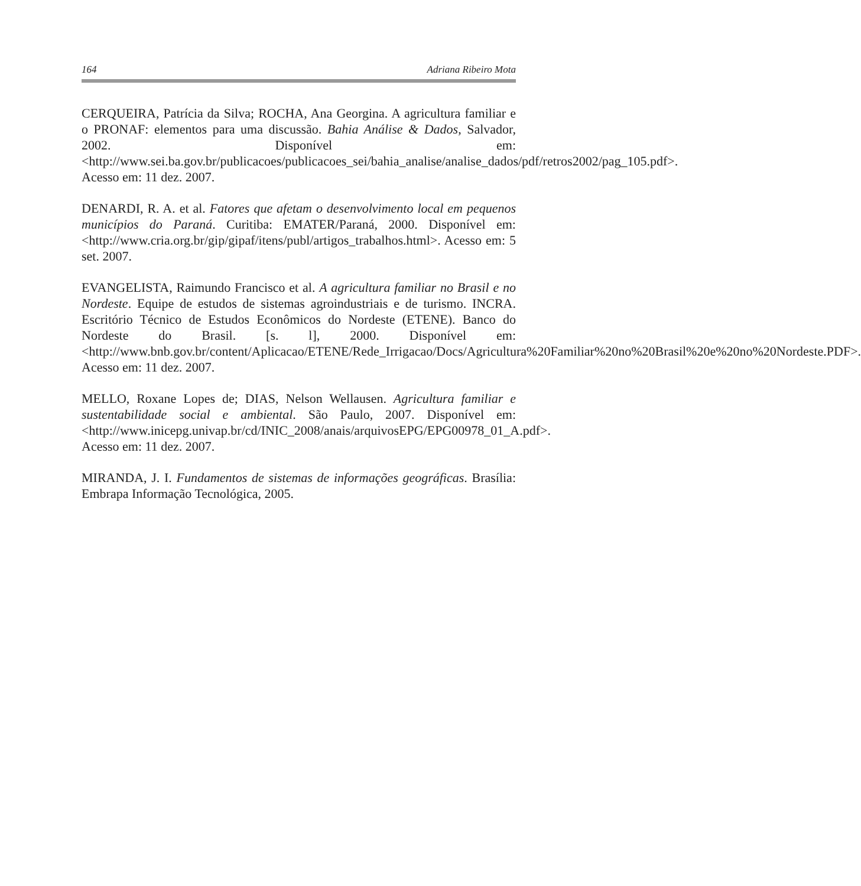164 Adriana Ribeiro Mota
CERQUEIRA, Patrícia da Silva; ROCHA, Ana Georgina. A agricultura familiar e o PRONAF: elementos para uma discussão. Bahia Análise & Dados, Salvador, 2002. Disponível em: <http://www.sei.ba.gov.br/publicacoes/publicacoes_sei/bahia_analise/analise_dados/pdf/retros2002/pag_105.pdf>. Acesso em: 11 dez. 2007.
DENARDI, R. A. et al. Fatores que afetam o desenvolvimento local em pequenos municípios do Paraná. Curitiba: EMATER/Paraná, 2000. Disponível em: <http://www.cria.org.br/gip/gipaf/itens/publ/artigos_trabalhos.html>. Acesso em: 5 set. 2007.
EVANGELISTA, Raimundo Francisco et al. A agricultura familiar no Brasil e no Nordeste. Equipe de estudos de sistemas agroindustriais e de turismo. INCRA. Escritório Técnico de Estudos Econômicos do Nordeste (ETENE). Banco do Nordeste do Brasil. [s. l], 2000. Disponível em: <http://www.bnb.gov.br/content/Aplicacao/ETENE/Rede_Irrigacao/Docs/Agricultura%20Familiar%20no%20Brasil%20e%20no%20Nordeste.PDF>. Acesso em: 11 dez. 2007.
MELLO, Roxane Lopes de; DIAS, Nelson Wellausen. Agricultura familiar e sustentabilidade social e ambiental. São Paulo, 2007. Disponível em: <http://www.inicepg.univap.br/cd/INIC_2008/anais/arquivosEPG/EPG00978_01_A.pdf>. Acesso em: 11 dez. 2007.
MIRANDA, J. I. Fundamentos de sistemas de informações geográficas. Brasília: Embrapa Informação Tecnológica, 2005.